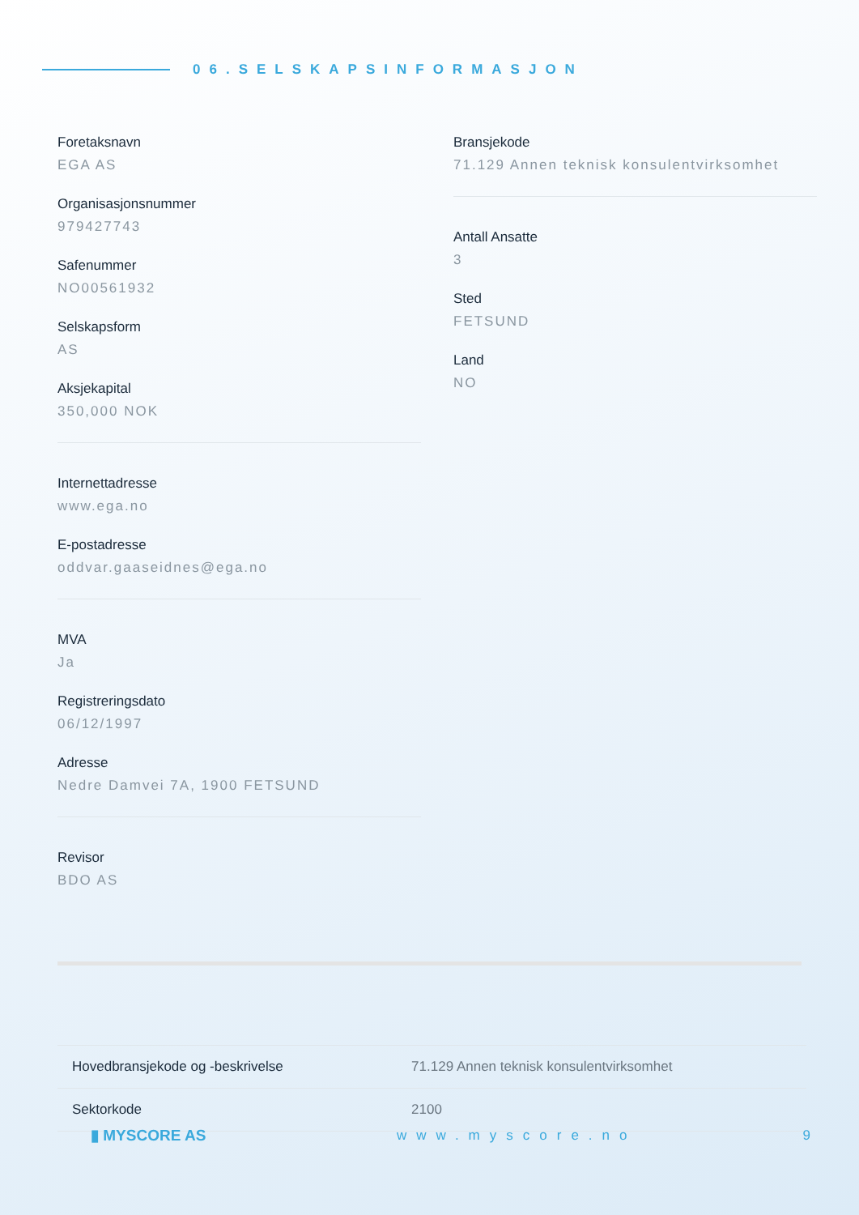06.SELSKAPSINFORMASJON
Foretaksnavn
EGA AS
Organisasjonsnummer
979427743
Safenummer
NO00561932
Selskapsform
AS
Aksjekapital
350,000 NOK
Internettadresse
www.ega.no
E-postadresse
oddvar.gaaseidnes@ega.no
MVA
Ja
Registreringsdato
06/12/1997
Adresse
Nedre Damvei 7A, 1900 FETSUND
Revisor
BDO AS
Bransjekode
71.129 Annen teknisk konsulentvirksomhet
Antall Ansatte
3
Sted
FETSUND
Land
NO
| Hovedbransjekode og -beskrivelse | 71.129 Annen teknisk konsulentvirksomhet |
| Sektorkode | 2100 |
▮ MYSCORE AS www.myscore.no 9